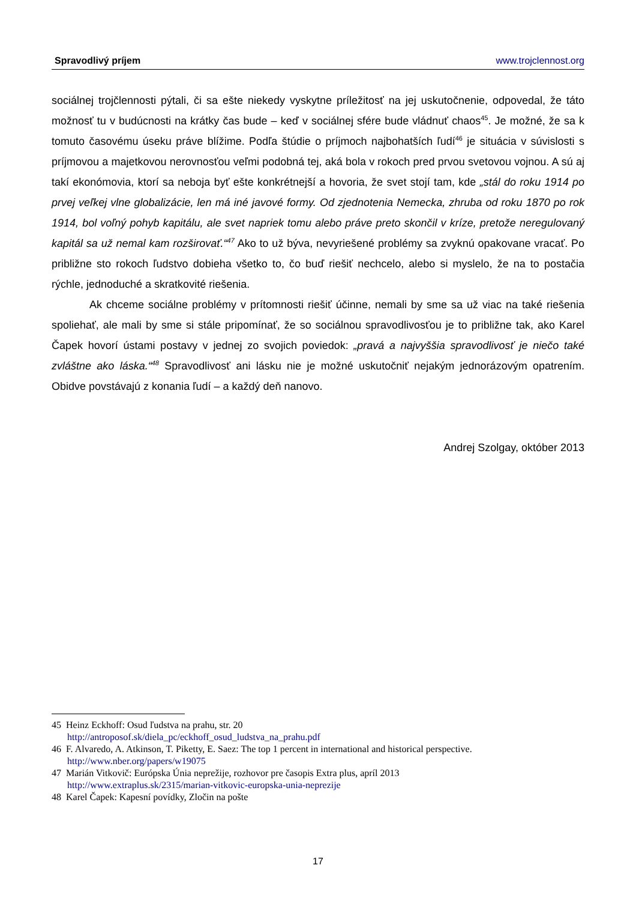Spravodlivý príjem www.trojclennost.org
sociálnej trojčlennosti pýtali, či sa ešte niekedy vyskytne príležitosť na jej uskutočnenie, odpovedal, že táto možnosť tu v budúcnosti na krátky čas bude – keď v sociálnej sfére bude vládnuť chaos<sup>45</sup>. Je možné, že sa k tomuto časovému úseku práve blížime. Podľa štúdie o príjmoch najbohatších ľudí<sup>46</sup> je situácia v súvislosti s príjmovou a majetkovou nerovnosťou veľmi podobná tej, aká bola v rokoch pred prvou svetovou vojnou. A sú aj takí ekonómovia, ktorí sa neboja byť ešte konkrétnejší a hovoria, že svet stojí tam, kde „stál do roku 1914 po prvej veľkej vlne globalizácie, len má iné javové formy. Od zjednotenia Nemecka, zhruba od roku 1870 po rok 1914, bol voľný pohyb kapitálu, ale svet napriek tomu alebo práve preto skončil v kríze, pretože neregulovaný kapitál sa už nemal kam rozširovať.“<sup>47</sup> Ako to už býva, nevyriešené problémy sa zvyknú opakovane vracať. Po približne sto rokoch ľudstvo dobieha všetko to, čo buď riešiť nechcelo, alebo si myslelo, že na to postačia rýchle, jednoduché a skratkovité riešenia.
Ak chceme sociálne problémy v prítomnosti riešiť účinne, nemali by sme sa už viac na také riešenia spoliehať, ale mali by sme si stále pripomínať, že so sociálnou spravodlivosťou je to približne tak, ako Karel Čapek hovorí ústami postavy v jednej zo svojich poviedok: „pravá a najvyššia spravodlivosť je niečo také zvláštne ako láska.“<sup>48</sup> Spravodlivosť ani lásku nie je možné uskutočniť nejakým jednorázovým opatrením. Obidve povstávajú z konania ľudí – a každý deň nanovo.
Andrej Szolgay, október 2013
45 Heinz Eckhoff: Osud ľudstva na prahu, str. 20
http://antroposof.sk/diela_pc/eckhoff_osud_ludstva_na_prahu.pdf
46 F. Alvaredo, A. Atkinson, T. Piketty, E. Saez: The top 1 percent in international and historical perspective.
http://www.nber.org/papers/w19075
47 Marián Vitkovič: Európska Únia neprežije, rozhovor pre časopis Extra plus, apríl 2013
http://www.extraplus.sk/2315/marian-vitkovic-europska-unia-neprezije
48 Karel Čapek: Kapesní povídky, Zločin na pošte
17